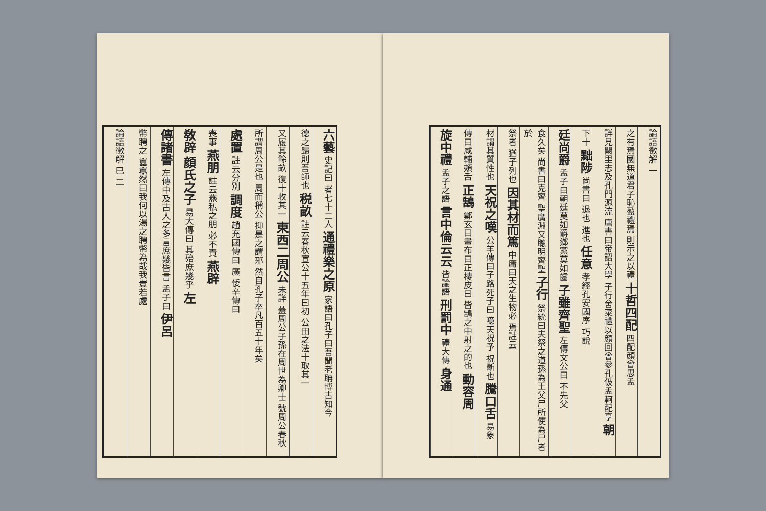六藝 史記曰 者七十二人 通禮樂之原 家語曰孔子曰吾聞老聃博古知今
德之歸則吾師也 税畝 註云春秋宣公十五年曰初 公田之法十取其一
又履其餘畝 復十收其一 東西二周公 未詳 蓋周公子孫在周世為卿士 號周公春秋
所謂周公是也 周而稱公 抑是之謂邪 然自孔子卒凡百五十年矣
處置 註云分別 調度 趙充國傳曰 廣 倭辛傳曰
喪事 燕朋 註云燕私之朋 必不責 燕辟
敎辟 顔氏之子 易大傳曰 其殆庶幾乎 左
傳諸書 左傳中及古人之多言庶幾皆言 孟子曰 伊呂
幣聘之 囂囂然曰我何以湯之聘幣為哉我豈若處
論語徴解 巳 二
論語徴解 一
之有焉國無道君子恥盈禮焉 則示之以禮 十哲四配 四配顔曾思孟
詳見闕里志及孔門源流 唐書曰帝詔大學 子行舍菜禮以顔回曾參孔伋孟軻配享 朝
下十 黜陟 尚書曰 退也 進也 任意 孝經孔安國序 巧說
廷尚爵 孟子曰朝廷莫如爵鄕黨莫如齒 子雖齊聖 左傳文公曰 不先父
食久矣 尚書曰克齊 聖廣淵又聰明齊聖 子行 祭統曰夫祭之道孫為王父尸所使為尸者於
祭者 猶子列也 因其材而篤 中庸曰天之生物必 焉註云
材謂其質性也 天祝之嘆 公羊傳曰子路死子曰 噫天祝予 祝斷也 騰口舌 易象
傳曰咸輔頰舌 正鵠 鄭玄曰畫布曰正棲皮曰 皆鵠之中射之的也 動容周
旋中禮 孟子之語 言中倫云云 皆論語 刑罰中 禮大傳 身通